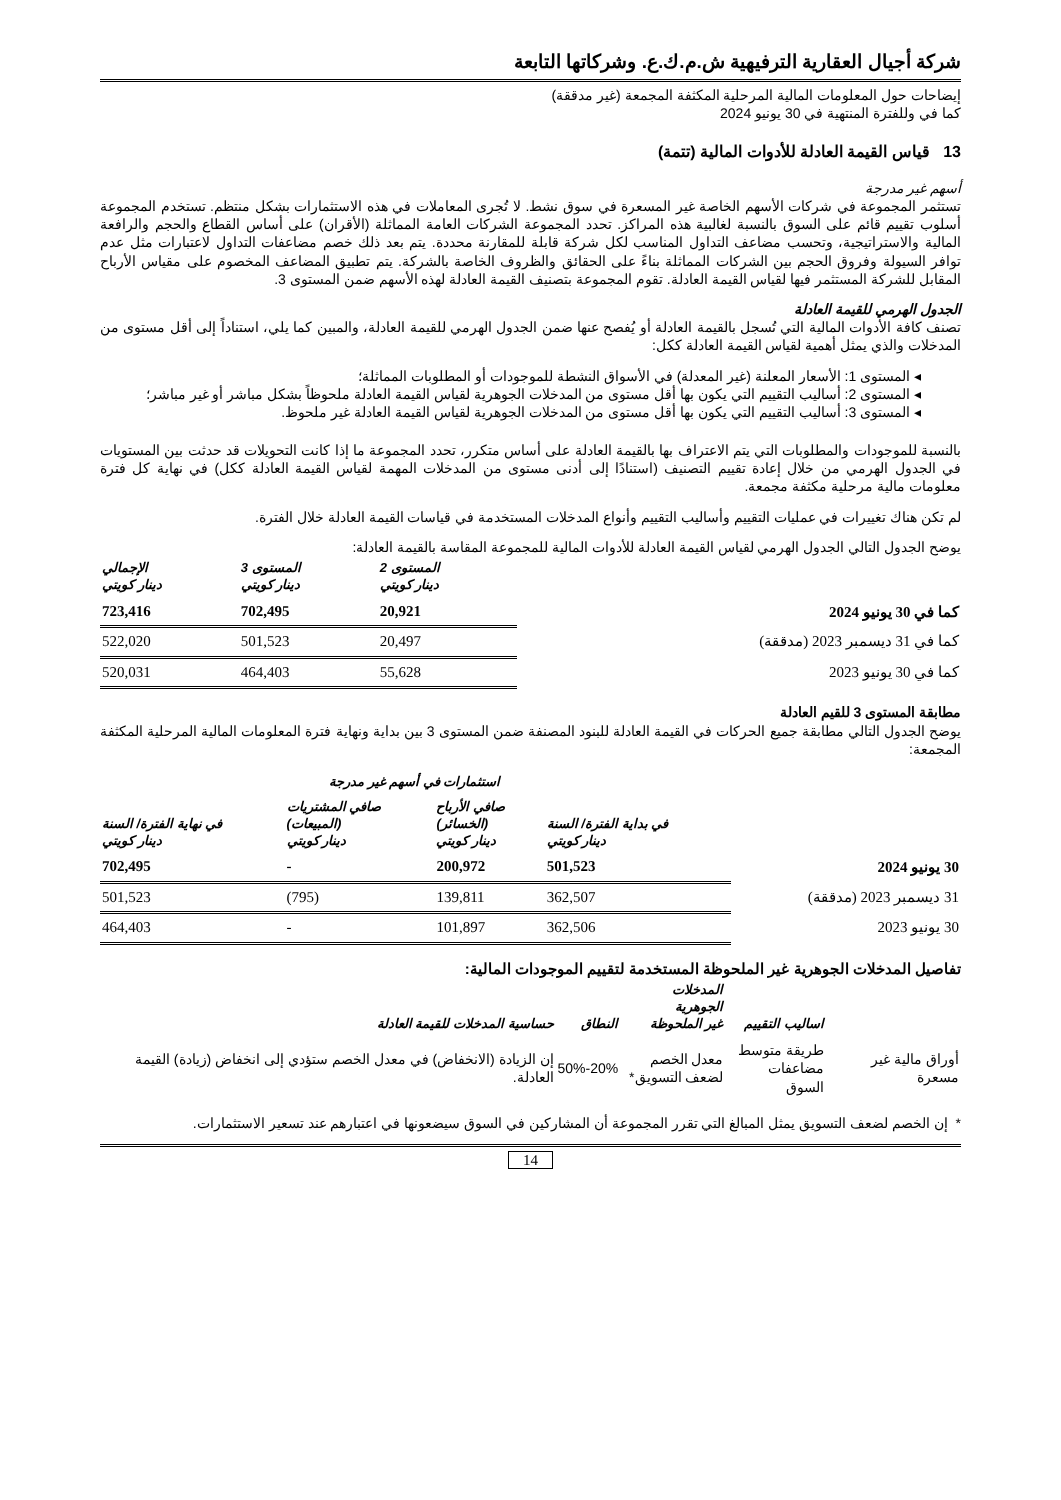شركة أجيال العقارية الترفيهية ش.م.ك.ع. وشركاتها التابعة
إيضاحات حول المعلومات المالية المرحلية المكثفة المجمعة (غير مدققة)
كما في وللفترة المنتهية في 30 يونيو 2024
13 قياس القيمة العادلة للأدوات المالية (تتمة)
أسهم غير مدرجة
تستثمر المجموعة في شركات الأسهم الخاصة غير المسعرة في سوق نشط. لا تُجرى المعاملات في هذه الاستثمارات بشكل منتظم. تستخدم المجموعة أسلوب تقييم قائم على السوق بالنسبة لغالبية هذه المراكز. تحدد المجموعة الشركات العامة المماثلة (الأقران) على أساس القطاع والحجم والرافعة المالية والاستراتيجية، وتحسب مضاعف التداول المناسب لكل شركة قابلة للمقارنة محددة. يتم بعد ذلك خصم مضاعفات التداول لاعتبارات مثل عدم توافر السيولة وفروق الحجم بين الشركات المماثلة بناءً على الحقائق والظروف الخاصة بالشركة. يتم تطبيق المضاعف المخصوم على مقياس الأرباح المقابل للشركة المستثمر فيها لقياس القيمة العادلة. تقوم المجموعة بتصنيف القيمة العادلة لهذه الأسهم ضمن المستوى 3.
الجدول الهرمي للقيمة العادلة
تصنف كافة الأدوات المالية التي تُسجل بالقيمة العادلة أو يُفصح عنها ضمن الجدول الهرمي للقيمة العادلة، والمبين كما يلي، استناداً إلى أقل مستوى من المدخلات والذي يمثل أهمية لقياس القيمة العادلة ككل:
◂ المستوى 1: الأسعار المعلنة (غير المعدلة) في الأسواق النشطة للموجودات أو المطلوبات المماثلة؛
◂ المستوى 2: أساليب التقييم التي يكون بها أقل مستوى من المدخلات الجوهرية لقياس القيمة العادلة ملحوظاً بشكل مباشر أو غير مباشر؛
◂ المستوى 3: أساليب التقييم التي يكون بها أقل مستوى من المدخلات الجوهرية لقياس القيمة العادلة غير ملحوظ.
بالنسبة للموجودات والمطلوبات التي يتم الاعتراف بها بالقيمة العادلة على أساس متكرر، تحدد المجموعة ما إذا كانت التحويلات قد حدثت بين المستويات في الجدول الهرمي من خلال إعادة تقييم التصنيف (استنادًا إلى أدنى مستوى من المدخلات المهمة لقياس القيمة العادلة ككل) في نهاية كل فترة معلومات مالية مرحلية مكثفة مجمعة.
لم تكن هناك تغييرات في عمليات التقييم وأساليب التقييم وأنواع المدخلات المستخدمة في قياسات القيمة العادلة خلال الفترة.
يوضح الجدول التالي الجدول الهرمي لقياس القيمة العادلة للأدوات المالية للمجموعة المقاسة بالقيمة العادلة:
| | المستوى 2 دينار كويتي | المستوى 3 دينار كويتي | الإجمالي دينار كويتي |
| --- | --- | --- | --- |
| كما في 30 يونيو 2024 | 20,921 | 702,495 | 723,416 |
| كما في 31 ديسمبر 2023 (مدققة) | 20,497 | 501,523 | 522,020 |
| كما في 30 يونيو 2023 | 55,628 | 464,403 | 520,031 |
مطابقة المستوى 3 للقيم العادلة
يوضح الجدول التالي مطابقة جميع الحركات في القيمة العادلة للبنود المصنفة ضمن المستوى 3 بين بداية ونهاية فترة المعلومات المالية المرحلية المكثفة المجمعة:
| | | استثمارات في أسهم غير مدرجة | | |
| --- | --- | --- | --- | --- |
| | في بداية الفترة/ السنة دينار كويتي | صافي الأرباح (الخسائر) دينار كويتي | صافي المشتريات (المبيعات) دينار كويتي | في نهاية الفترة/ السنة دينار كويتي |
| 30 يونيو 2024 | 501,523 | 200,972 | - | 702,495 |
| 31 ديسمبر 2023 (مدققة) | 362,507 | 139,811 | (795) | 501,523 |
| 30 يونيو 2023 | 362,506 | 101,897 | - | 464,403 |
تفاصيل المدخلات الجوهرية غير الملحوظة المستخدمة لتقييم الموجودات المالية:
| | اساليب التقييم | المدخلات الجوهرية غير الملحوظة | النطاق | حساسية المدخلات للقيمة العادلة |
| --- | --- | --- | --- | --- |
| أوراق مالية غير مسعرة | طريقة متوسط مضاعفات السوق | معدل الخصم لضعف التسويق* | 20%-50% | إن الزيادة (الانخفاض) في معدل الخصم ستؤدي إلى انخفاض (زيادة) القيمة العادلة. |
* إن الخصم لضعف التسويق يمثل المبالغ التي تقرر المجموعة أن المشاركين في السوق سيضعونها في اعتبارهم عند تسعير الاستثمارات.
14